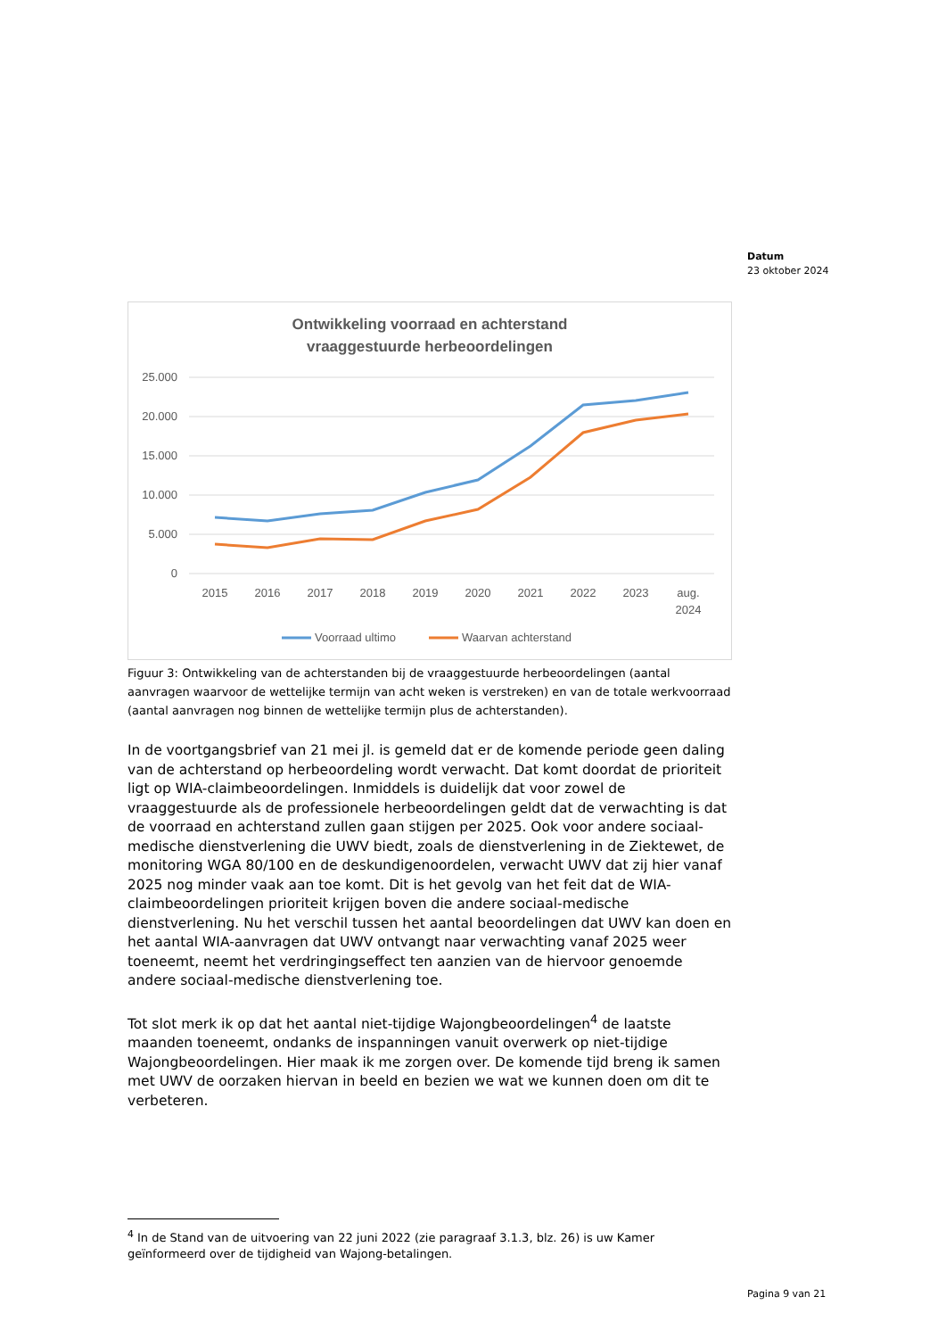Datum
23 oktober 2024
Ontwikkeling voorraad en achterstand
vraaggestuurde herbeoordelingen
25.000
20.000
15.000
10.000
5.000
0
2015
2016
2017
2018
2019
2020
2021
2022
2023
aug.
2024
Voorraad ultimo
Waarvan achterstand
Figuur 3: Ontwikkeling van de achterstanden bij de vraaggestuurde herbeoordelingen (aantal aanvragen waarvoor de wettelijke termijn van acht weken is verstreken) en van de totale werkvoorraad (aantal aanvragen nog binnen de wettelijke termijn plus de achterstanden).
In de voortgangsbrief van 21 mei jl. is gemeld dat er de komende periode geen daling van de achterstand op herbeoordeling wordt verwacht. Dat komt doordat de prioriteit ligt op WIA-claimbeoordelingen. Inmiddels is duidelijk dat voor zowel de vraaggestuurde als de professionele herbeoordelingen geldt dat de verwachting is dat de voorraad en achterstand zullen gaan stijgen per 2025. Ook voor andere sociaal-medische dienstverlening die UWV biedt, zoals de dienstverlening in de Ziektewet, de monitoring WGA 80/100 en de deskundigenoordelen, verwacht UWV dat zij hier vanaf 2025 nog minder vaak aan toe komt. Dit is het gevolg van het feit dat de WIA-claimbeoordelingen prioriteit krijgen boven die andere sociaal-medische dienstverlening. Nu het verschil tussen het aantal beoordelingen dat UWV kan doen en het aantal WIA-aanvragen dat UWV ontvangt naar verwachting vanaf 2025 weer toeneemt, neemt het verdringingseffect ten aanzien van de hiervoor genoemde andere sociaal-medische dienstverlening toe.
Tot slot merk ik op dat het aantal niet-tijdige Wajongbeoordelingen<sup>4</sup> de laatste maanden toeneemt, ondanks de inspanningen vanuit overwerk op niet-tijdige Wajongbeoordelingen. Hier maak ik me zorgen over. De komende tijd breng ik samen met UWV de oorzaken hiervan in beeld en bezien we wat we kunnen doen om dit te verbeteren.
<sup>4</sup> In de Stand van de uitvoering van 22 juni 2022 (zie paragraaf 3.1.3, blz. 26) is uw Kamer geïnformeerd over de tijdigheid van Wajong-betalingen.
Pagina 9 van 21